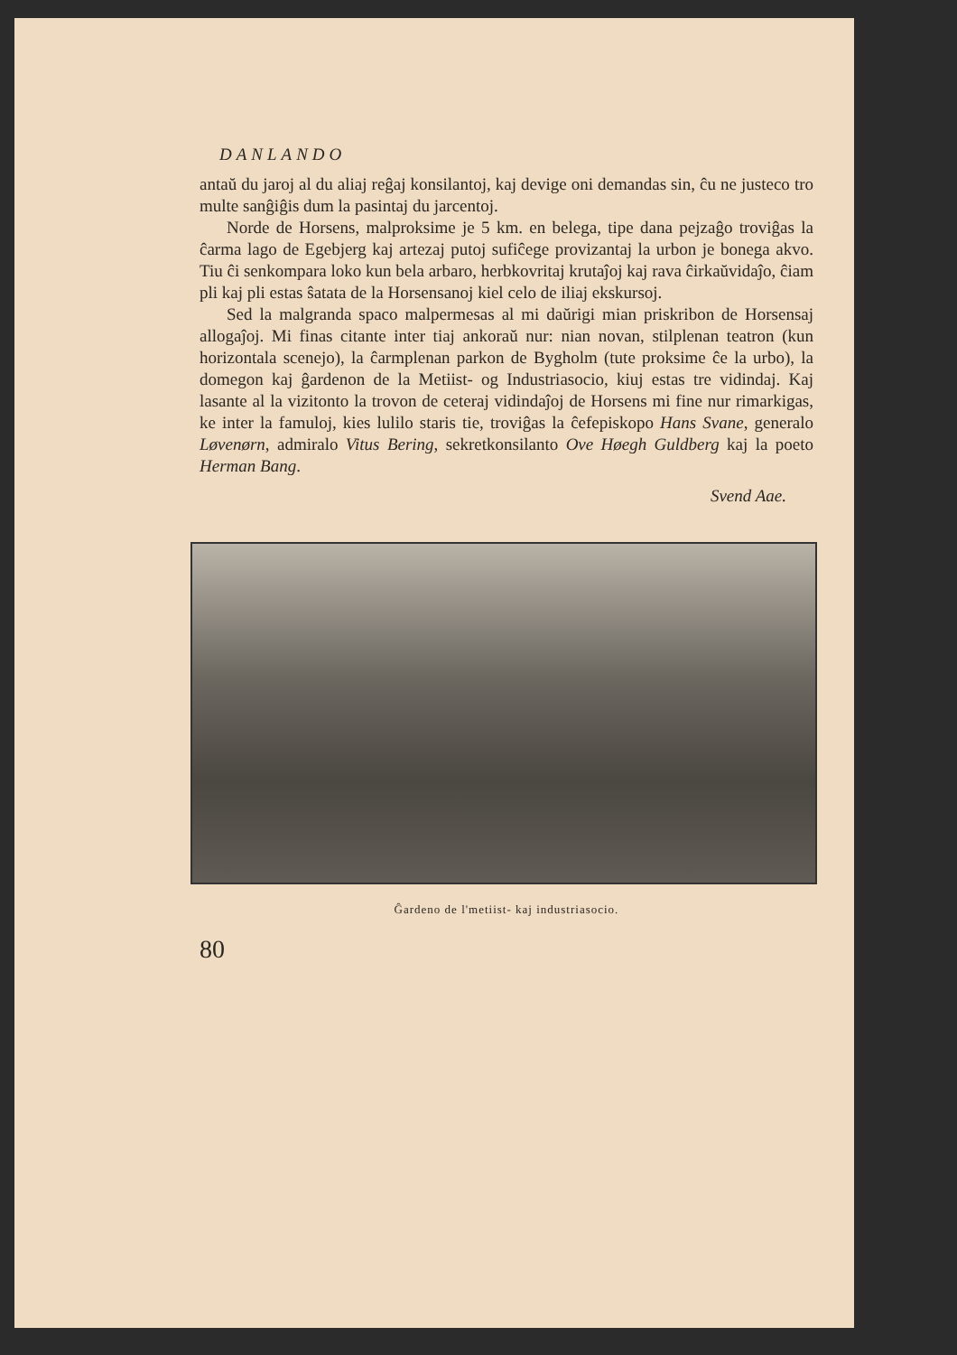DANLANDO
antaŭ du jaroj al du aliaj reĝaj konsilantoj, kaj devige oni demandas sin, ĉu ne justeco tro multe sanĝiĝis dum la pasintaj du jarcentoj.
Norde de Horsens, malproksime je 5 km. en belega, tipe dana pejzaĝo troviĝas la ĉarma lago de Egebjerg kaj artezaj putoj sufiĉege provizantaj la urbon je bonega akvo. Tiu ĉi senkompara loko kun bela arbaro, herbkovritaj krutaĵoj kaj rava ĉirkaŭvidaĵo, ĉiam pli kaj pli estas ŝatata de la Horsensanoj kiel celo de iliaj ekskursoj.
Sed la malgranda spaco malpermesas al mi daŭrigi mian priskribon de Horsensaj allogaĵoj. Mi finas citante inter tiaj ankoraŭ nur: nian novan, stilplenan teatron (kun horizontala scenejo), la ĉarmplenan parkon de Bygholm (tute proksime ĉe la urbo), la domegon kaj ĝardenon de la Metiist- og Industriasocio, kiuj estas tre vidindaj. Kaj lasante al la vizitonto la trovon de ceteraj vidindaĵoj de Horsens mi fine nur rimarkigas, ke inter la famuloj, kies lulilo staris tie, troviĝas la ĉefepiskopo Hans Svane, generalo Løvenørn, admiralo Vitus Bering, sekretkonsilanto Ove Høegh Guldberg kaj la poeto Herman Bang.
Svend Aae.
Ĝardeno de l'metiist- kaj industriasocio.
80